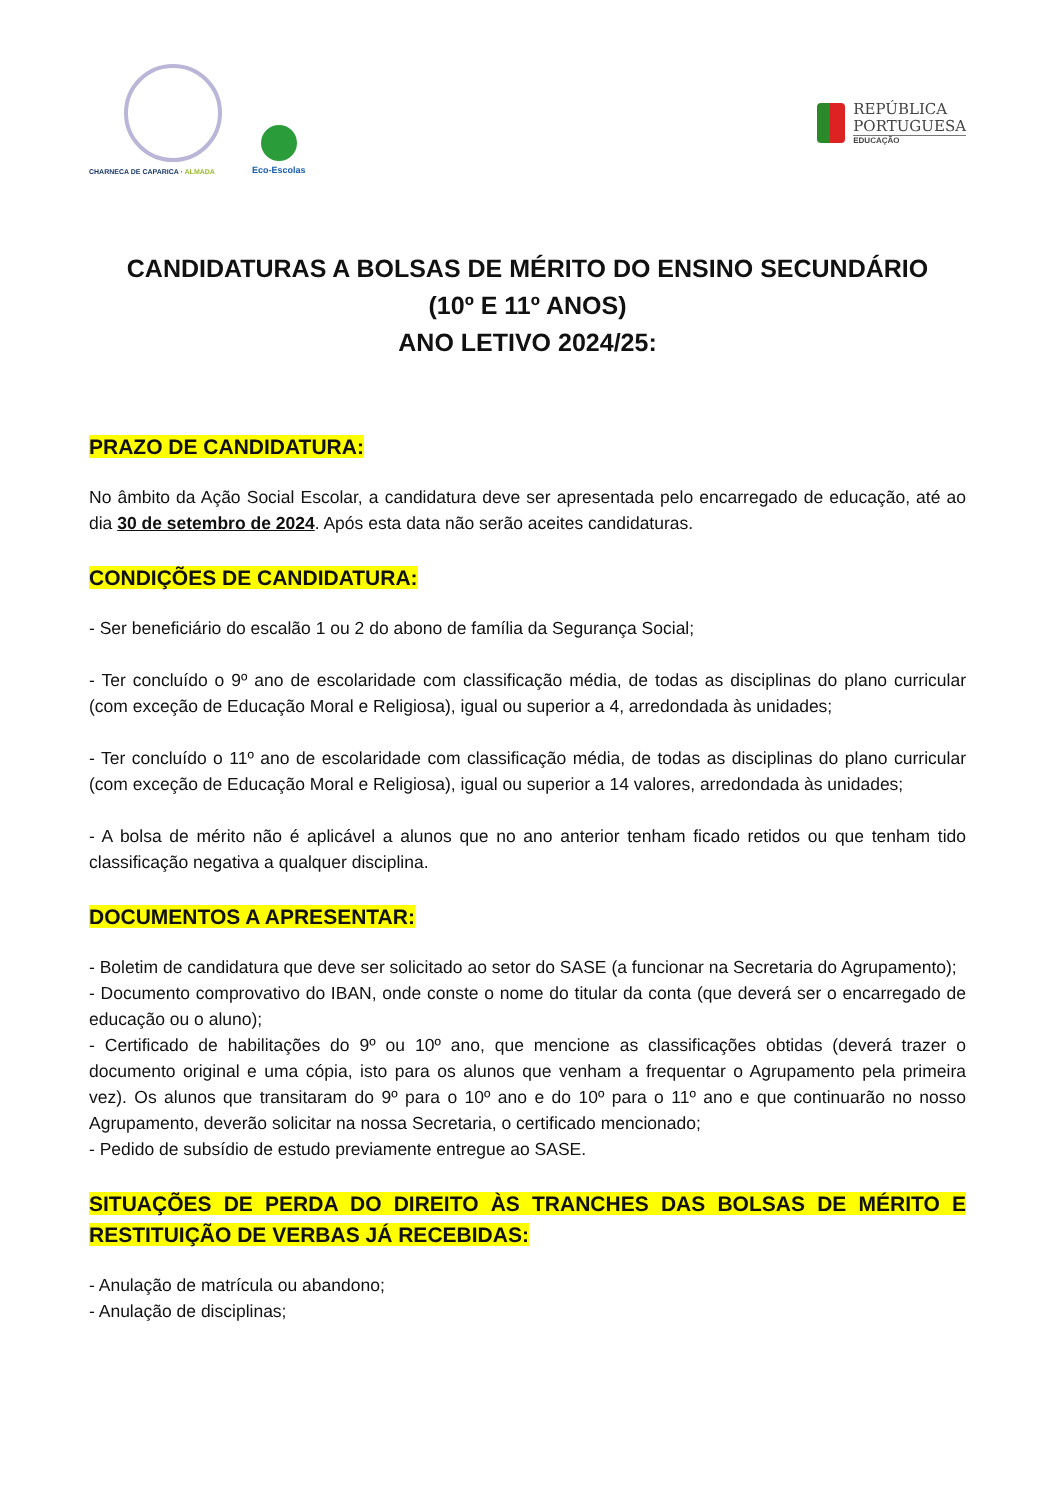CHARNECA DE CAPARICA · ALMADA
Eco-Escolas
REPÚBLICA
PORTUGUESA
EDUCAÇÃO
CANDIDATURAS A BOLSAS DE MÉRITO DO ENSINO SECUNDÁRIO
(10º E 11º ANOS)
ANO LETIVO 2024/25:
PRAZO DE CANDIDATURA:
No âmbito da Ação Social Escolar, a candidatura deve ser apresentada pelo encarregado de educação, até ao dia 30 de setembro de 2024. Após esta data não serão aceites candidaturas.
CONDIÇÕES DE CANDIDATURA:
- Ser beneficiário do escalão 1 ou 2 do abono de família da Segurança Social;
- Ter concluído o 9º ano de escolaridade com classificação média, de todas as disciplinas do plano curricular (com exceção de Educação Moral e Religiosa), igual ou superior a 4, arredondada às unidades;
- Ter concluído o 11º ano de escolaridade com classificação média, de todas as disciplinas do plano curricular (com exceção de Educação Moral e Religiosa), igual ou superior a 14 valores, arredondada às unidades;
- A bolsa de mérito não é aplicável a alunos que no ano anterior tenham ficado retidos ou que tenham tido classificação negativa a qualquer disciplina.
DOCUMENTOS A APRESENTAR:
- Boletim de candidatura que deve ser solicitado ao setor do SASE (a funcionar na Secretaria do Agrupamento);
- Documento comprovativo do IBAN, onde conste o nome do titular da conta (que deverá ser o encarregado de educação ou o aluno);
- Certificado de habilitações do 9º ou 10º ano, que mencione as classificações obtidas (deverá trazer o documento original e uma cópia, isto para os alunos que venham a frequentar o Agrupamento pela primeira vez). Os alunos que transitaram do 9º para o 10º ano e do 10º para o 11º ano e que continuarão no nosso Agrupamento, deverão solicitar na nossa Secretaria, o certificado mencionado;
- Pedido de subsídio de estudo previamente entregue ao SASE.
SITUAÇÕES DE PERDA DO DIREITO ÀS TRANCHES DAS BOLSAS DE MÉRITO E RESTITUIÇÃO DE VERBAS JÁ RECEBIDAS:
- Anulação de matrícula ou abandono;
- Anulação de disciplinas;